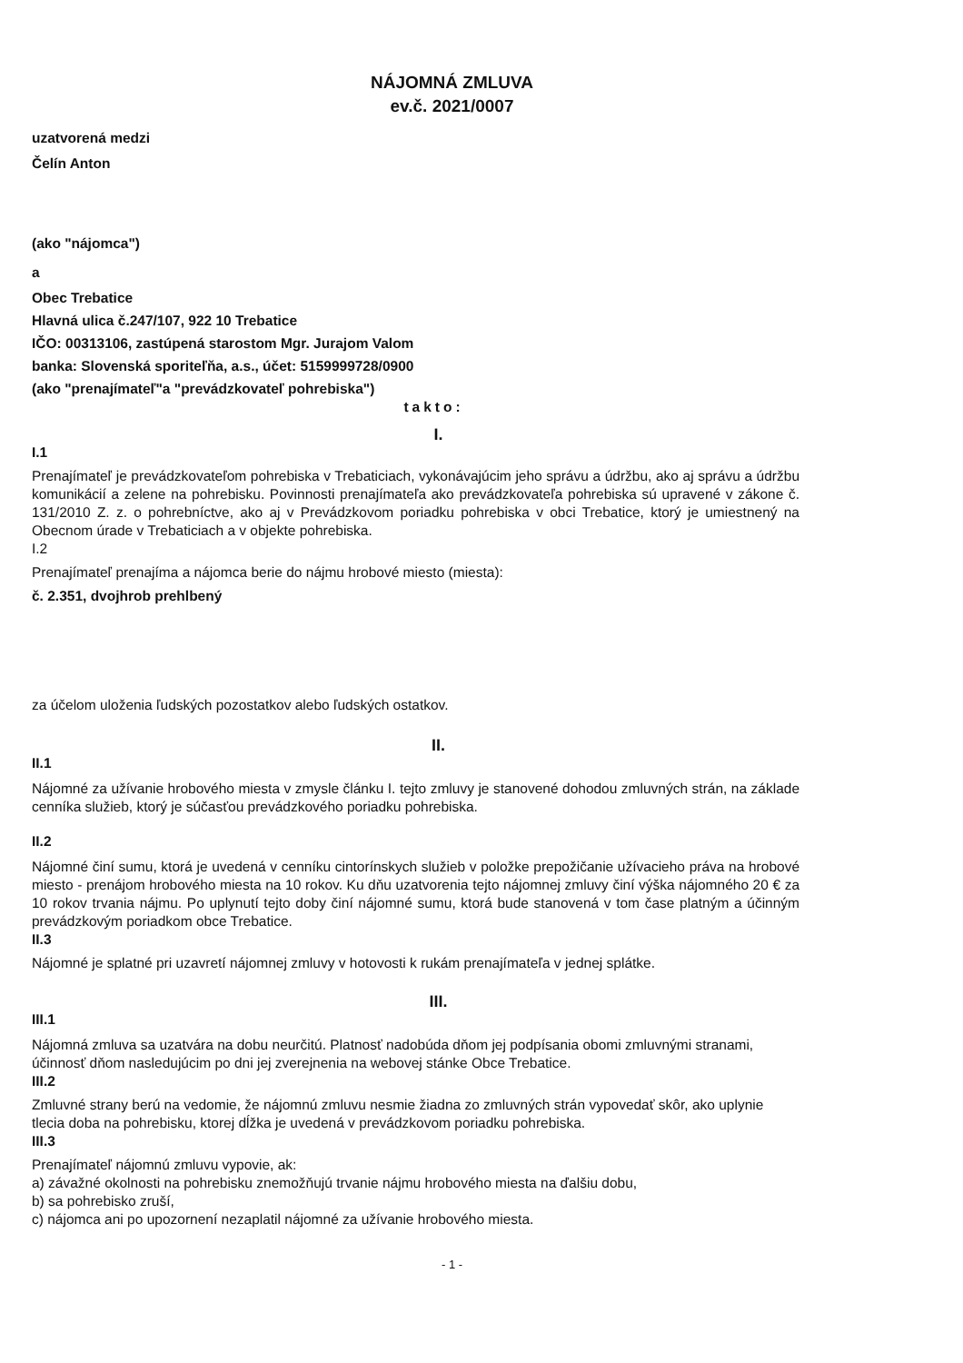NÁJOMNÁ ZMLUVA
ev.č. 2021/0007
uzatvorená medzi
Čelín Anton
(ako "nájomca")
a
Obec Trebatice
Hlavná ulica č.247/107, 922 10 Trebatice
IČO: 00313106, zastúpená starostom Mgr. Jurajom Valom
banka: Slovenská sporiteľňa, a.s., účet: 5159999728/0900
(ako "prenajímateľ"a "prevádzkovateľ pohrebiska")
takto:
I.
I.1
Prenajímateľ je prevádzkovateľom pohrebiska v Trebaticiach, vykonávajúcim jeho správu a údržbu, ako aj správu a údržbu komunikácií a zelene na pohrebisku. Povinnosti prenajímateľa ako prevádzkovateľa pohrebiska sú upravené v zákone č. 131/2010 Z. z. o pohrebníctve, ako aj v Prevádzkovom poriadku pohrebiska v obci Trebatice, ktorý je umiestnený na Obecnom úrade v Trebaticiach a v objekte pohrebiska.
I.2
Prenajímateľ prenajíma a nájomca berie do nájmu hrobové miesto (miesta):
č. 2.351, dvojhrob prehlbený
za účelom uloženia ľudských pozostatkov alebo ľudských ostatkov.
II.
II.1
Nájomné za užívanie hrobového miesta v zmysle článku I. tejto zmluvy je stanovené dohodou zmluvných strán, na základe cenníka služieb, ktorý je súčasťou prevádzkového poriadku pohrebiska.
II.2
Nájomné činí sumu, ktorá je uvedená v cenníku cintorínskych služieb v položke prepožičanie užívacieho práva na hrobové miesto - prenájom hrobového miesta na 10 rokov. Ku dňu uzatvorenia tejto nájomnej zmluvy činí výška nájomného 20 € za 10 rokov trvania nájmu. Po uplynutí tejto doby činí nájomné sumu, ktorá bude stanovená v tom čase platným a účinným prevádzkovým poriadkom obce Trebatice.
II.3
Nájomné je splatné pri uzavretí nájomnej zmluvy v hotovosti k rukám prenajímateľa v jednej splátke.
III.
III.1
Nájomná zmluva sa uzatvára na dobu neurčitú. Platnosť nadobúda dňom jej podpísania obomi zmluvnými stranami, účinnosť dňom nasledujúcim po dni jej zverejnenia na webovej stánke Obce Trebatice.
III.2
Zmluvné strany berú na vedomie, že nájomnú zmluvu nesmie žiadna zo zmluvných strán vypovedať skôr, ako uplynie tlecia doba na pohrebisku, ktorej dĺžka je uvedená v prevádzkovom poriadku pohrebiska.
III.3
Prenajímateľ nájomnú zmluvu vypovie, ak:
a) závažné okolnosti na pohrebisku znemožňujú trvanie nájmu hrobového miesta na ďalšiu dobu,
b) sa pohrebisko zruší,
c) nájomca ani po upozornení nezaplatil nájomné za užívanie hrobového miesta.
- 1 -